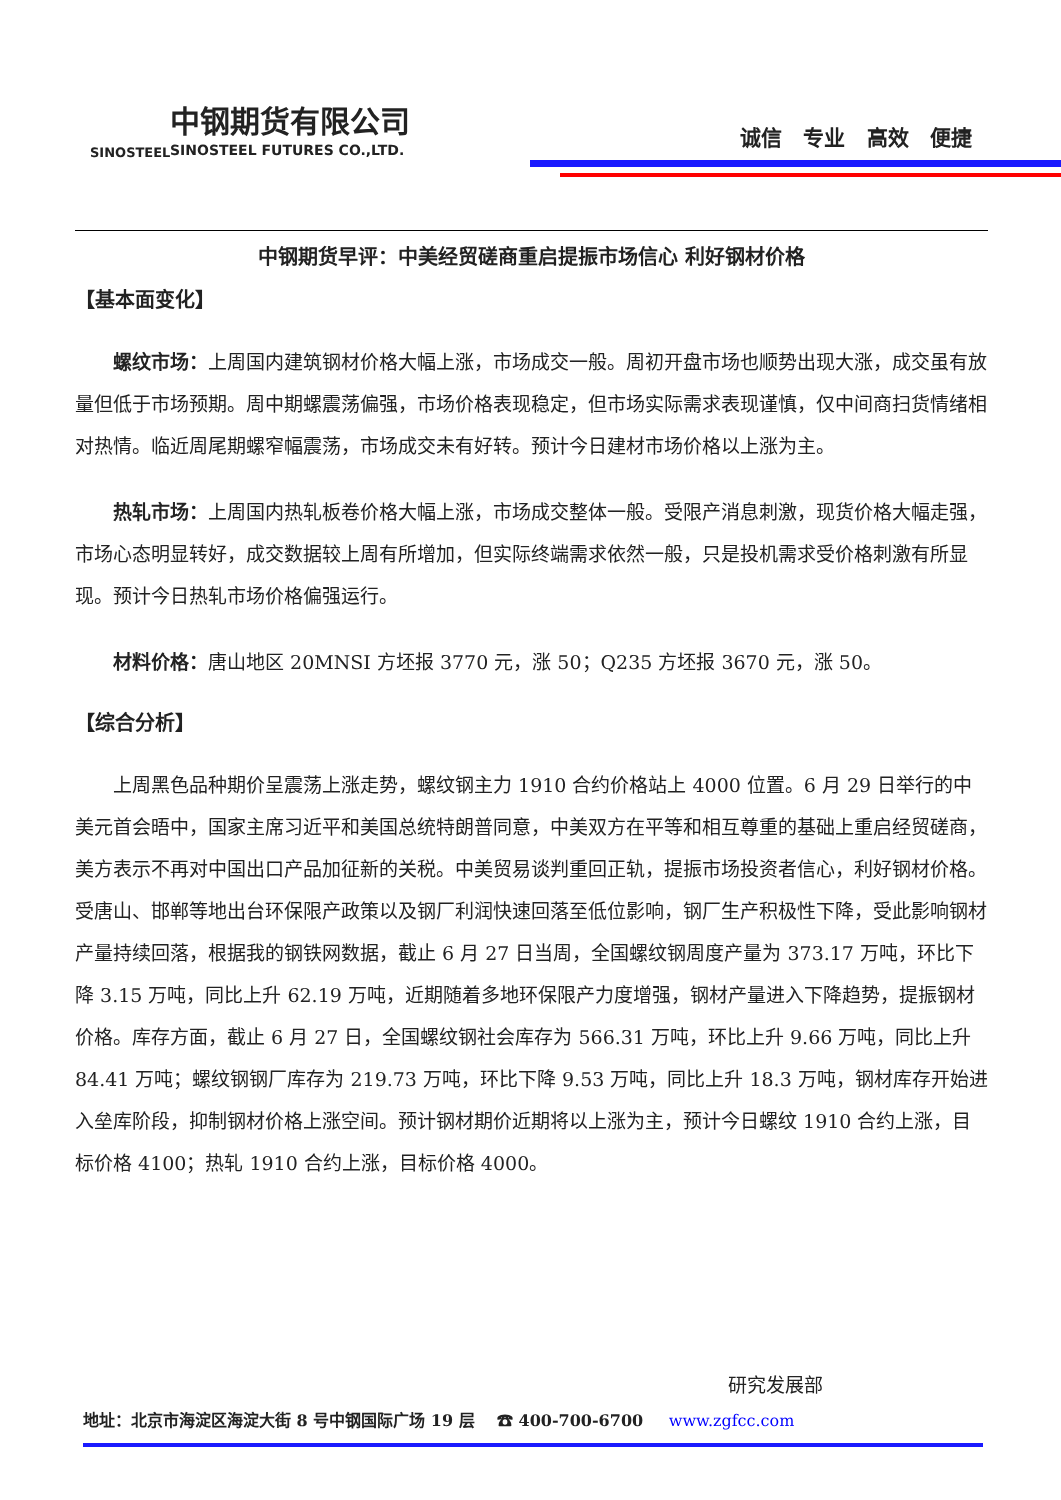中钢期货有限公司
SINOSTEEL FUTURES CO.,LTD.
SINOSTEEL
诚信 专业 高效 便捷
中钢期货早评：中美经贸磋商重启提振市场信心 利好钢材价格
【基本面变化】
螺纹市场：上周国内建筑钢材价格大幅上涨，市场成交一般。周初开盘市场也顺势出现大涨，成交虽有放量但低于市场预期。周中期螺震荡偏强，市场价格表现稳定，但市场实际需求表现谨慎，仅中间商扫货情绪相对热情。临近周尾期螺窄幅震荡，市场成交未有好转。预计今日建材市场价格以上涨为主。
热轧市场：上周国内热轧板卷价格大幅上涨，市场成交整体一般。受限产消息刺激，现货价格大幅走强，市场心态明显转好，成交数据较上周有所增加，但实际终端需求依然一般，只是投机需求受价格刺激有所显现。预计今日热轧市场价格偏强运行。
材料价格：唐山地区 20MNSI 方坯报 3770 元，涨 50；Q235 方坯报 3670 元，涨 50。
【综合分析】
上周黑色品种期价呈震荡上涨走势，螺纹钢主力 1910 合约价格站上 4000 位置。6 月 29 日举行的中美元首会晤中，国家主席习近平和美国总统特朗普同意，中美双方在平等和相互尊重的基础上重启经贸磋商，美方表示不再对中国出口产品加征新的关税。中美贸易谈判重回正轨，提振市场投资者信心，利好钢材价格。受唐山、邯郸等地出台环保限产政策以及钢厂利润快速回落至低位影响，钢厂生产积极性下降，受此影响钢材产量持续回落，根据我的钢铁网数据，截止 6 月 27 日当周，全国螺纹钢周度产量为 373.17 万吨，环比下降 3.15 万吨，同比上升 62.19 万吨，近期随着多地环保限产力度增强，钢材产量进入下降趋势，提振钢材价格。库存方面，截止 6 月 27 日，全国螺纹钢社会库存为 566.31 万吨，环比上升 9.66 万吨，同比上升 84.41 万吨；螺纹钢钢厂库存为 219.73 万吨，环比下降 9.53 万吨，同比上升 18.3 万吨，钢材库存开始进入垒库阶段，抑制钢材价格上涨空间。预计钢材期价近期将以上涨为主，预计今日螺纹 1910 合约上涨，目标价格 4100；热轧 1910 合约上涨，目标价格 4000。
研究发展部
地址：北京市海淀区海淀大街 8 号中钢国际广场 19 层 ☎ 400-700-6700 www.zgfcc.com